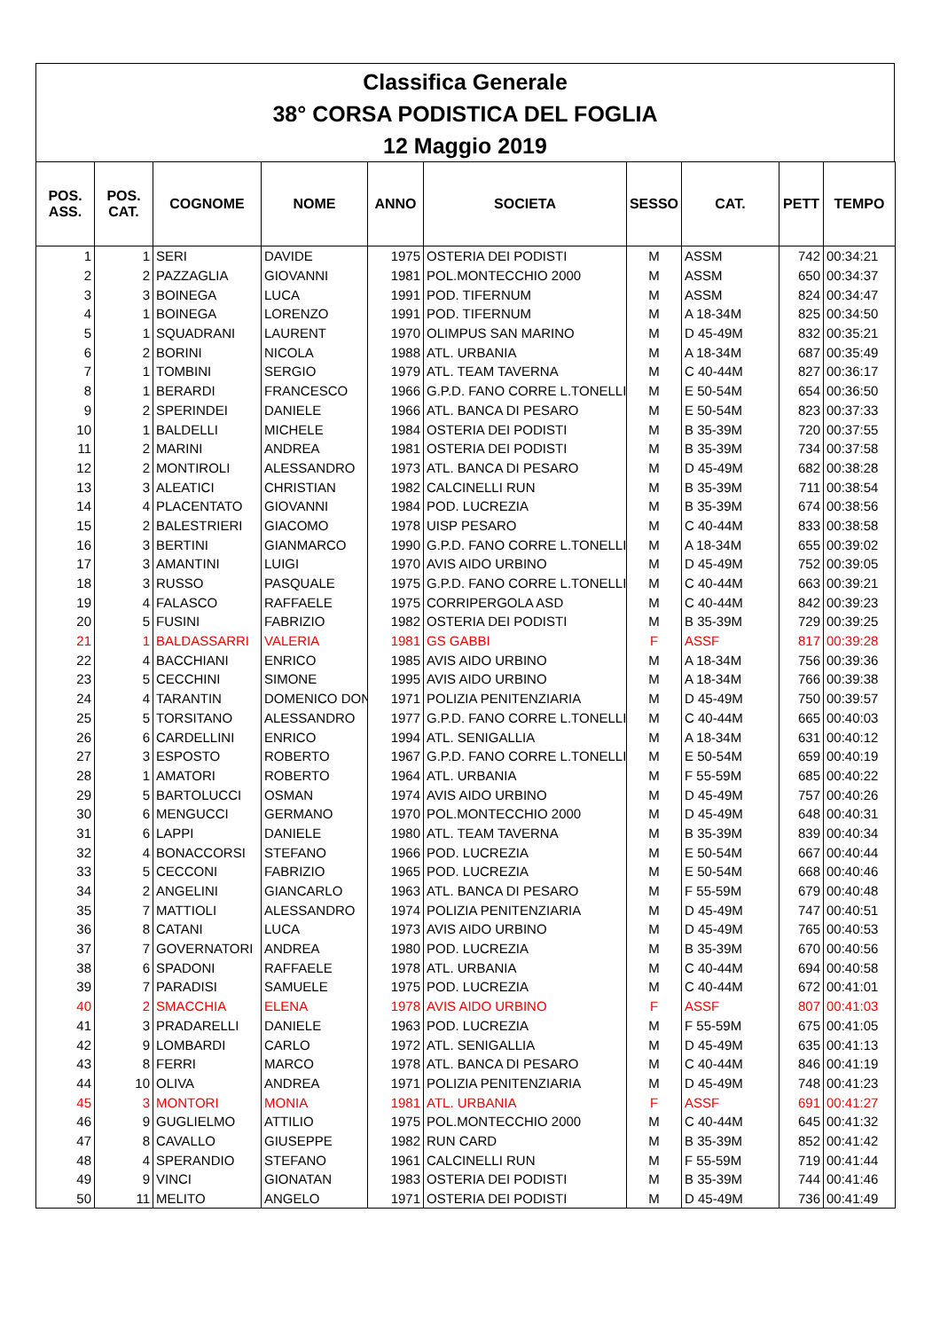Classifica Generale
38° CORSA PODISTICA DEL FOGLIA
12 Maggio 2019
| POS. ASS. | POS. CAT. | COGNOME | NOME | ANNO | SOCIETA | SESSO | CAT. | PETT | TEMPO |
| --- | --- | --- | --- | --- | --- | --- | --- | --- | --- |
| 1 | 1 | SERI | DAVIDE | 1975 | OSTERIA DEI PODISTI | M | ASSM | 742 | 00:34:21 |
| 2 | 2 | PAZZAGLIA | GIOVANNI | 1981 | POL.MONTECCHIO 2000 | M | ASSM | 650 | 00:34:37 |
| 3 | 3 | BOINEGA | LUCA | 1991 | POD. TIFERNUM | M | ASSM | 824 | 00:34:47 |
| 4 | 1 | BOINEGA | LORENZO | 1991 | POD. TIFERNUM | M | A 18-34M | 825 | 00:34:50 |
| 5 | 1 | SQUADRANI | LAURENT | 1970 | OLIMPUS SAN MARINO | M | D 45-49M | 832 | 00:35:21 |
| 6 | 2 | BORINI | NICOLA | 1988 | ATL. URBANIA | M | A 18-34M | 687 | 00:35:49 |
| 7 | 1 | TOMBINI | SERGIO | 1979 | ATL. TEAM TAVERNA | M | C 40-44M | 827 | 00:36:17 |
| 8 | 1 | BERARDI | FRANCESCO | 1966 | G.P.D. FANO CORRE L.TONELLI | M | E 50-54M | 654 | 00:36:50 |
| 9 | 2 | SPERINDEI | DANIELE | 1966 | ATL. BANCA DI PESARO | M | E 50-54M | 823 | 00:37:33 |
| 10 | 1 | BALDELLI | MICHELE | 1984 | OSTERIA DEI PODISTI | M | B 35-39M | 720 | 00:37:55 |
| 11 | 2 | MARINI | ANDREA | 1981 | OSTERIA DEI PODISTI | M | B 35-39M | 734 | 00:37:58 |
| 12 | 2 | MONTIROLI | ALESSANDRO | 1973 | ATL. BANCA DI PESARO | M | D 45-49M | 682 | 00:38:28 |
| 13 | 3 | ALEATICI | CHRISTIAN | 1982 | CALCINELLI RUN | M | B 35-39M | 711 | 00:38:54 |
| 14 | 4 | PLACENTATO | GIOVANNI | 1984 | POD. LUCREZIA | M | B 35-39M | 674 | 00:38:56 |
| 15 | 2 | BALESTRIERI | GIACOMO | 1978 | UISP PESARO | M | C 40-44M | 833 | 00:38:58 |
| 16 | 3 | BERTINI | GIANMARCO | 1990 | G.P.D. FANO CORRE L.TONELLI | M | A 18-34M | 655 | 00:39:02 |
| 17 | 3 | AMANTINI | LUIGI | 1970 | AVIS AIDO URBINO | M | D 45-49M | 752 | 00:39:05 |
| 18 | 3 | RUSSO | PASQUALE | 1975 | G.P.D. FANO CORRE L.TONELLI | M | C 40-44M | 663 | 00:39:21 |
| 19 | 4 | FALASCO | RAFFAELE | 1975 | CORRIPERGOLA ASD | M | C 40-44M | 842 | 00:39:23 |
| 20 | 5 | FUSINI | FABRIZIO | 1982 | OSTERIA DEI PODISTI | M | B 35-39M | 729 | 00:39:25 |
| 21 | 1 | BALDASSARRI | VALERIA | 1981 | GS GABBI | F | ASSF | 817 | 00:39:28 |
| 22 | 4 | BACCHIANI | ENRICO | 1985 | AVIS AIDO URBINO | M | A 18-34M | 756 | 00:39:36 |
| 23 | 5 | CECCHINI | SIMONE | 1995 | AVIS AIDO URBINO | M | A 18-34M | 766 | 00:39:38 |
| 24 | 4 | TARANTIN | DOMENICO DON | 1971 | POLIZIA PENITENZIARIA | M | D 45-49M | 750 | 00:39:57 |
| 25 | 5 | TORSITANO | ALESSANDRO | 1977 | G.P.D. FANO CORRE L.TONELLI | M | C 40-44M | 665 | 00:40:03 |
| 26 | 6 | CARDELLINI | ENRICO | 1994 | ATL. SENIGALLIA | M | A 18-34M | 631 | 00:40:12 |
| 27 | 3 | ESPOSTO | ROBERTO | 1967 | G.P.D. FANO CORRE L.TONELLI | M | E 50-54M | 659 | 00:40:19 |
| 28 | 1 | AMATORI | ROBERTO | 1964 | ATL. URBANIA | M | F 55-59M | 685 | 00:40:22 |
| 29 | 5 | BARTOLUCCI | OSMAN | 1974 | AVIS AIDO URBINO | M | D 45-49M | 757 | 00:40:26 |
| 30 | 6 | MENGUCCI | GERMANO | 1970 | POL.MONTECCHIO 2000 | M | D 45-49M | 648 | 00:40:31 |
| 31 | 6 | LAPPI | DANIELE | 1980 | ATL. TEAM TAVERNA | M | B 35-39M | 839 | 00:40:34 |
| 32 | 4 | BONACCORSI | STEFANO | 1966 | POD. LUCREZIA | M | E 50-54M | 667 | 00:40:44 |
| 33 | 5 | CECCONI | FABRIZIO | 1965 | POD. LUCREZIA | M | E 50-54M | 668 | 00:40:46 |
| 34 | 2 | ANGELINI | GIANCARLO | 1963 | ATL. BANCA DI PESARO | M | F 55-59M | 679 | 00:40:48 |
| 35 | 7 | MATTIOLI | ALESSANDRO | 1974 | POLIZIA PENITENZIARIA | M | D 45-49M | 747 | 00:40:51 |
| 36 | 8 | CATANI | LUCA | 1973 | AVIS AIDO URBINO | M | D 45-49M | 765 | 00:40:53 |
| 37 | 7 | GOVERNATORI | ANDREA | 1980 | POD. LUCREZIA | M | B 35-39M | 670 | 00:40:56 |
| 38 | 6 | SPADONI | RAFFAELE | 1978 | ATL. URBANIA | M | C 40-44M | 694 | 00:40:58 |
| 39 | 7 | PARADISI | SAMUELE | 1975 | POD. LUCREZIA | M | C 40-44M | 672 | 00:41:01 |
| 40 | 2 | SMACCHIA | ELENA | 1978 | AVIS AIDO URBINO | F | ASSF | 807 | 00:41:03 |
| 41 | 3 | PRADARELLI | DANIELE | 1963 | POD. LUCREZIA | M | F 55-59M | 675 | 00:41:05 |
| 42 | 9 | LOMBARDI | CARLO | 1972 | ATL. SENIGALLIA | M | D 45-49M | 635 | 00:41:13 |
| 43 | 8 | FERRI | MARCO | 1978 | ATL. BANCA DI PESARO | M | C 40-44M | 846 | 00:41:19 |
| 44 | 10 | OLIVA | ANDREA | 1971 | POLIZIA PENITENZIARIA | M | D 45-49M | 748 | 00:41:23 |
| 45 | 3 | MONTORI | MONIA | 1981 | ATL. URBANIA | F | ASSF | 691 | 00:41:27 |
| 46 | 9 | GUGLIELMO | ATTILIO | 1975 | POL.MONTECCHIO 2000 | M | C 40-44M | 645 | 00:41:32 |
| 47 | 8 | CAVALLO | GIUSEPPE | 1982 | RUN CARD | M | B 35-39M | 852 | 00:41:42 |
| 48 | 4 | SPERANDIO | STEFANO | 1961 | CALCINELLI RUN | M | F 55-59M | 719 | 00:41:44 |
| 49 | 9 | VINCI | GIONATAN | 1983 | OSTERIA DEI PODISTI | M | B 35-39M | 744 | 00:41:46 |
| 50 | 11 | MELITO | ANGELO | 1971 | OSTERIA DEI PODISTI | M | D 45-49M | 736 | 00:41:49 |